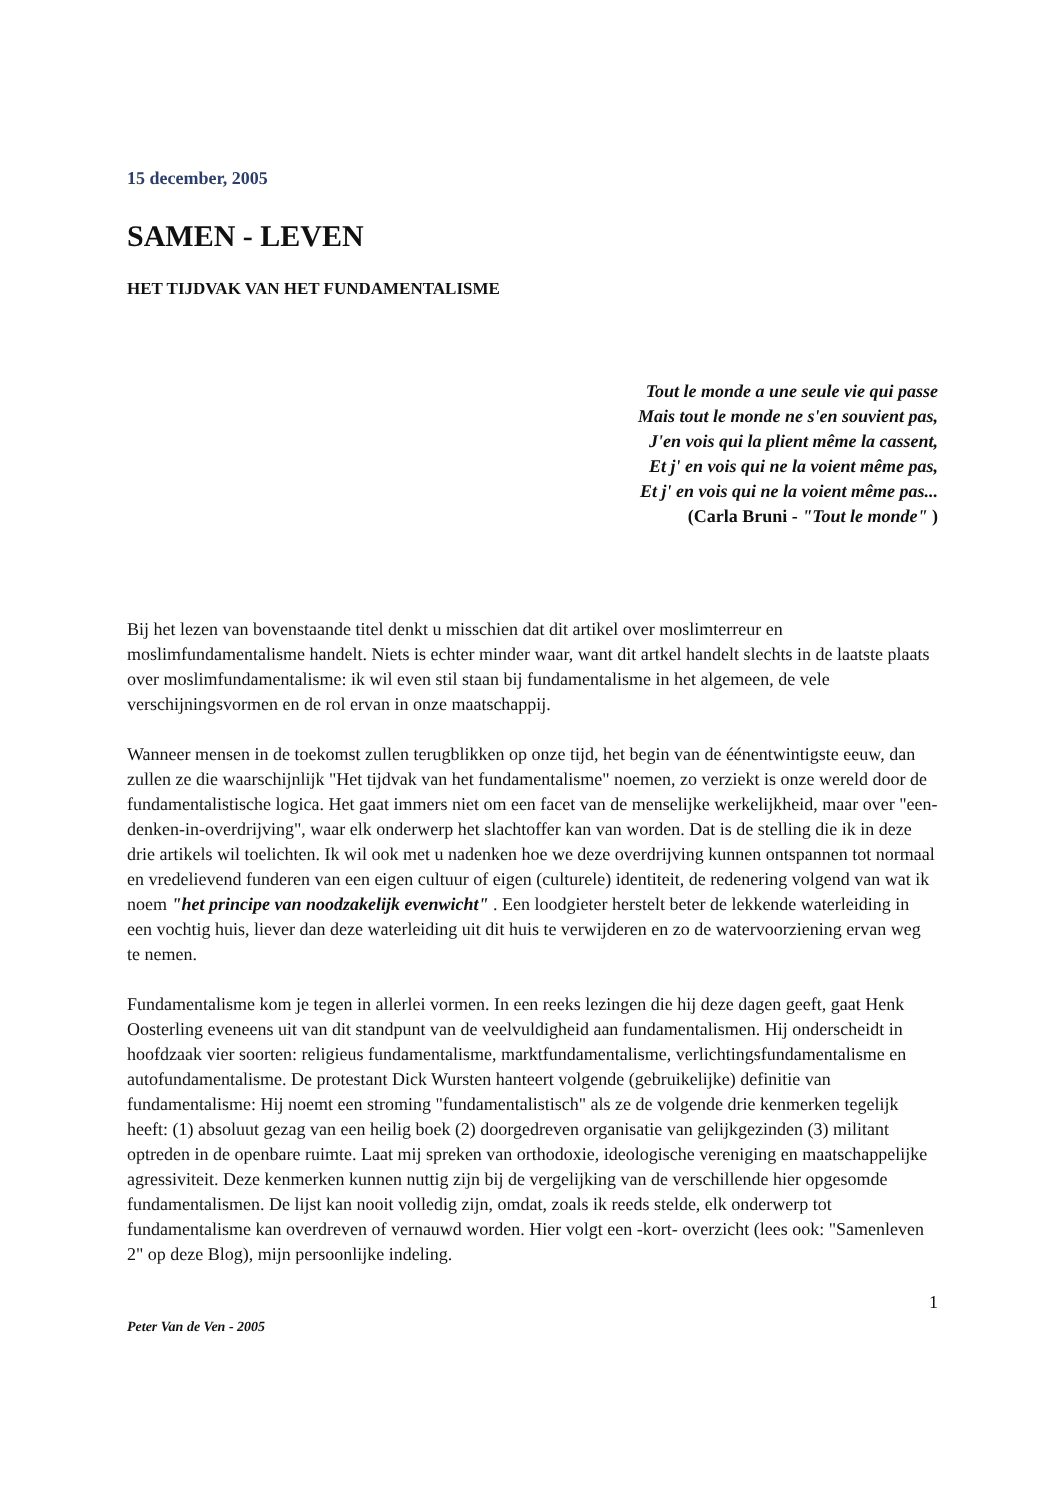15 december, 2005
SAMEN - LEVEN
HET TIJDVAK VAN HET FUNDAMENTALISME
Tout le monde a une seule vie qui passe
Mais tout le monde ne s'en souvient pas,
J'en vois qui la plient même la cassent,
Et j' en vois qui ne la voient même pas,
Et j' en vois qui ne la voient même pas...
(Carla Bruni - "Tout le monde" )
Bij het lezen van bovenstaande titel denkt u misschien dat dit artikel over moslimterreur en moslimfundamentalisme handelt. Niets is echter minder waar, want dit artkel handelt slechts in de laatste plaats over moslimfundamentalisme: ik wil even stil staan bij fundamentalisme in het algemeen, de vele verschijningsvormen en de rol ervan in onze maatschappij.
Wanneer mensen in de toekomst zullen terugblikken op onze tijd, het begin van de éénentwintigste eeuw, dan zullen ze die waarschijnlijk "Het tijdvak van het fundamentalisme" noemen, zo verziekt is onze wereld door de fundamentalistische logica. Het gaat immers niet om een facet van de menselijke werkelijkheid, maar over "een-denken-in-overdrijving", waar elk onderwerp het slachtoffer kan van worden. Dat is de stelling die ik in deze drie artikels wil toelichten. Ik wil ook met u nadenken hoe we deze overdrijving kunnen ontspannen tot normaal en vredelievend funderen van een eigen cultuur of eigen (culturele) identiteit, de redenering volgend van wat ik noem "het principe van noodzakelijk evenwicht" . Een loodgieter herstelt beter de lekkende waterleiding in een vochtig huis, liever dan deze waterleiding uit dit huis te verwijderen en zo de watervoorziening ervan weg te nemen.
Fundamentalisme kom je tegen in allerlei vormen. In een reeks lezingen die hij deze dagen geeft, gaat Henk Oosterling eveneens uit van dit standpunt van de veelvuldigheid aan fundamentalismen. Hij onderscheidt in hoofdzaak vier soorten: religieus fundamentalisme, marktfundamentalisme, verlichtingsfundamentalisme en autofundamentalisme. De protestant Dick Wursten hanteert volgende (gebruikelijke) definitie van fundamentalisme: Hij noemt een stroming "fundamentalistisch" als ze de volgende drie kenmerken tegelijk heeft: (1) absoluut gezag van een heilig boek (2) doorgedreven organisatie van gelijkgezinden (3) militant optreden in de openbare ruimte. Laat mij spreken van orthodoxie, ideologische vereniging en maatschappelijke agressiviteit. Deze kenmerken kunnen nuttig zijn bij de vergelijking van de verschillende hier opgesomde fundamentalismen. De lijst kan nooit volledig zijn, omdat, zoals ik reeds stelde, elk onderwerp tot fundamentalisme kan overdreven of vernauwd worden. Hier volgt een -kort- overzicht (lees ook: "Samenleven 2" op deze Blog), mijn persoonlijke indeling.
1
Peter Van de Ven - 2005